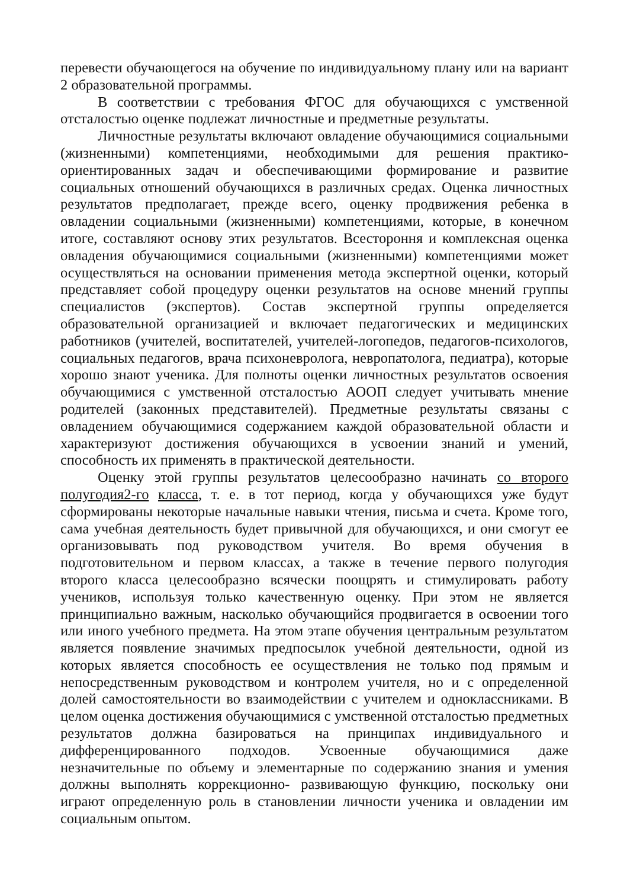перевести обучающегося на обучение по индивидуальному плану или на вариант 2 образовательной программы.
В соответствии с требования ФГОС для обучающихся с умственной отсталостью оценке подлежат личностные и предметные результаты.
Личностные результаты включают овладение обучающимися социальными (жизненными) компетенциями, необходимыми для решения практико-ориентированных задач и обеспечивающими формирование и развитие социальных отношений обучающихся в различных средах. Оценка личностных результатов предполагает, прежде всего, оценку продвижения ребенка в овладении социальными (жизненными) компетенциями, которые, в конечном итоге, составляют основу этих результатов. Всестороння и комплексная оценка овладения обучающимися социальными (жизненными) компетенциями может осуществляться на основании применения метода экспертной оценки, который представляет собой процедуру оценки результатов на основе мнений группы специалистов (экспертов). Состав экспертной группы определяется образовательной организацией и включает педагогических и медицинских работников (учителей, воспитателей, учителей-логопедов, педагогов-психологов, социальных педагогов, врача психоневролога, невропатолога, педиатра), которые хорошо знают ученика. Для полноты оценки личностных результатов освоения обучающимися с умственной отсталостью АООП следует учитывать мнение родителей (законных представителей). Предметные результаты связаны с овладением обучающимися содержанием каждой образовательной области и характеризуют достижения обучающихся в усвоении знаний и умений, способность их применять в практической деятельности.
Оценку этой группы результатов целесообразно начинать со второго полугодия2-го класса, т. е. в тот период, когда у обучающихся уже будут сформированы некоторые начальные навыки чтения, письма и счета. Кроме того, сама учебная деятельность будет привычной для обучающихся, и они смогут ее организовывать под руководством учителя. Во время обучения в подготовительном и первом классах, а также в течение первого полугодия второго класса целесообразно всячески поощрять и стимулировать работу учеников, используя только качественную оценку. При этом не является принципиально важным, насколько обучающийся продвигается в освоении того или иного учебного предмета. На этом этапе обучения центральным результатом является появление значимых предпосылок учебной деятельности, одной из которых является способность ее осуществления не только под прямым и непосредственным руководством и контролем учителя, но и с определенной долей самостоятельности во взаимодействии с учителем и одноклассниками. В целом оценка достижения обучающимися с умственной отсталостью предметных результатов должна базироваться на принципах индивидуального и дифференцированного подходов. Усвоенные обучающимися даже незначительные по объему и элементарные по содержанию знания и умения должны выполнять коррекционно- развивающую функцию, поскольку они играют определенную роль в становлении личности ученика и овладении им социальным опытом.